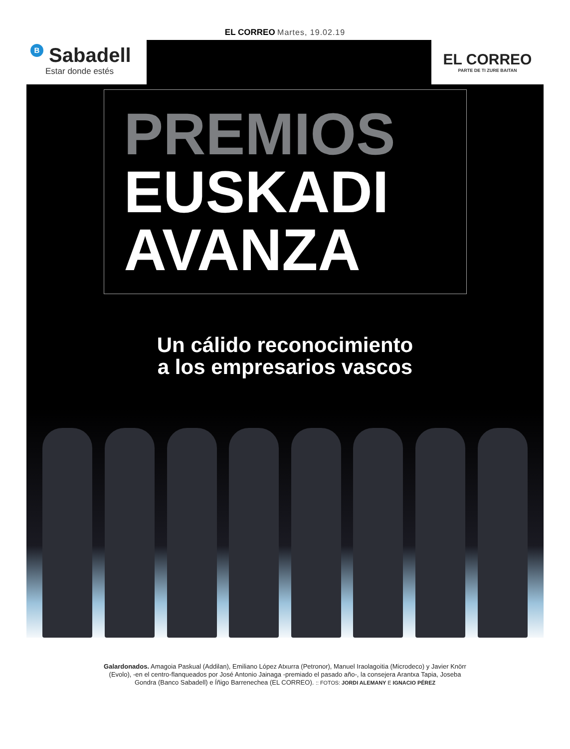EL CORREO Martes, 19.02.19
B Sabadell
Estar donde estés
EL CORREO
PARTE DE TI ZURE BAITAN
PREMIOS
EUSKADI
AVANZA
Un cálido reconocimiento
a los empresarios vascos
Galardonados. Amagoia Paskual (Addilan), Emiliano López Atxurra (Petronor), Manuel Iraolagoitia (Microdeco) y Javier Knörr (Evolo), -en el centro-flanqueados por José Antonio Jainaga -premiado el pasado año-, la consejera Arantxa Tapia, Joseba Gondra (Banco Sabadell) e Íñigo Barrenechea (EL CORREO). :: FOTOS: JORDI ALEMANY E IGNACIO PÉREZ